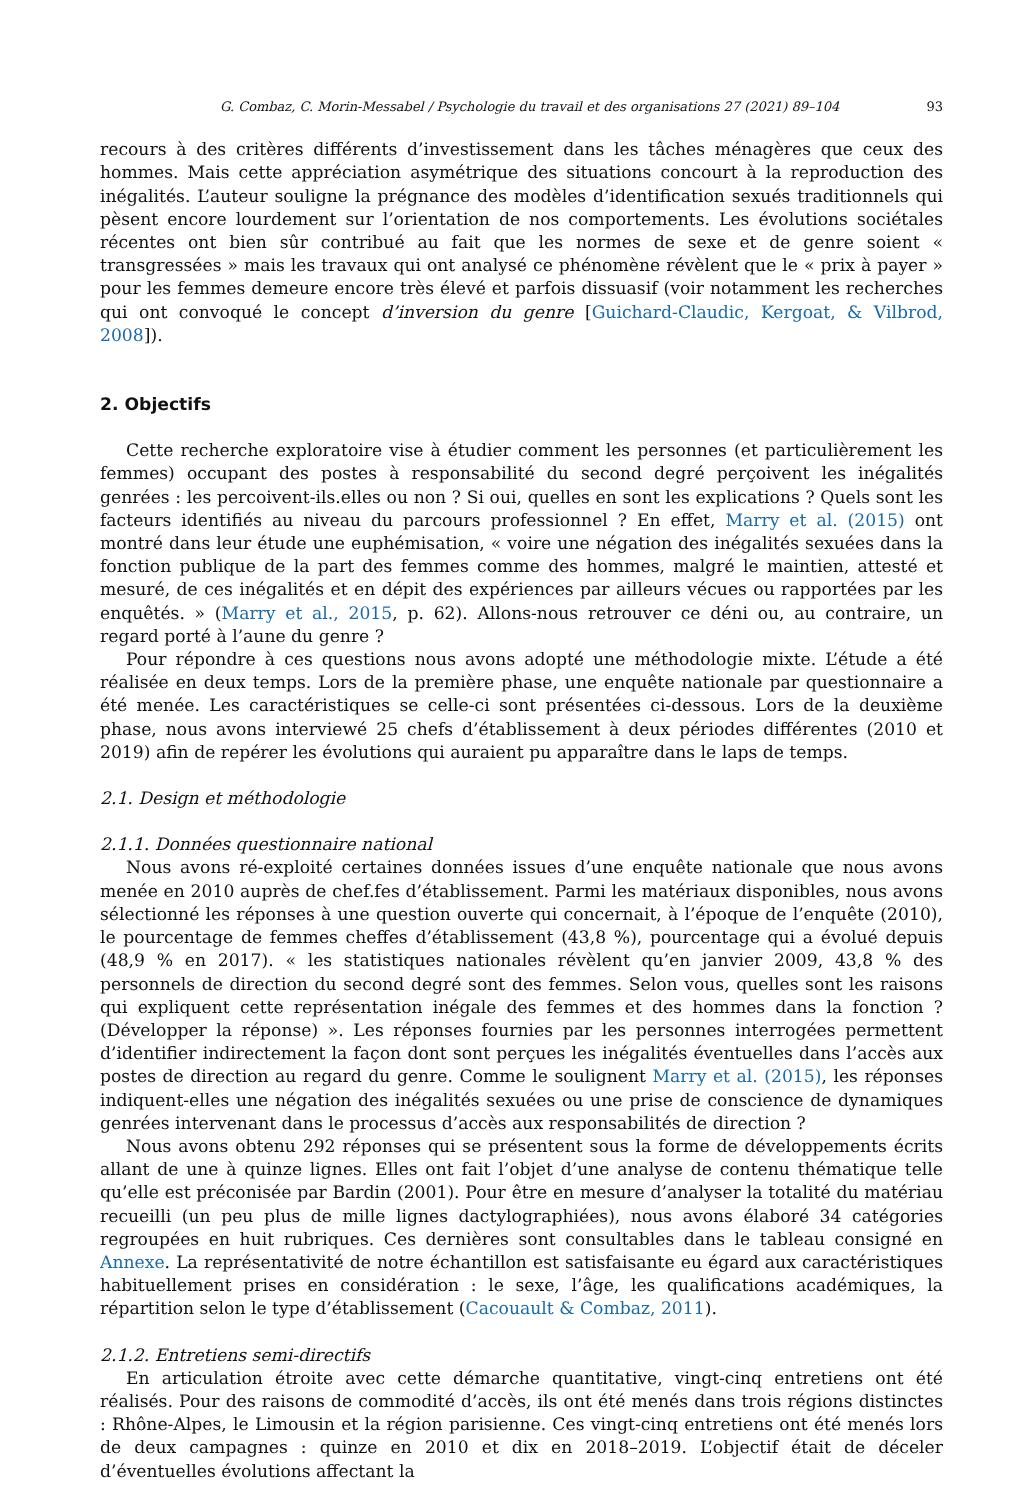G. Combaz, C. Morin-Messabel / Psychologie du travail et des organisations 27 (2021) 89–104 93
recours à des critères différents d’investissement dans les tâches ménagères que ceux des hommes. Mais cette appréciation asymétrique des situations concourt à la reproduction des inégalités. L’auteur souligne la prégnance des modèles d’identification sexués traditionnels qui pèsent encore lourdement sur l’orientation de nos comportements. Les évolutions sociétales récentes ont bien sûr contribué au fait que les normes de sexe et de genre soient « transgressées » mais les travaux qui ont analysé ce phénomène révèlent que le « prix à payer » pour les femmes demeure encore très élevé et parfois dissuasif (voir notamment les recherches qui ont convoqué le concept d’inversion du genre [Guichard-Claudic, Kergoat, & Vilbrod, 2008]).
2. Objectifs
Cette recherche exploratoire vise à étudier comment les personnes (et particulièrement les femmes) occupant des postes à responsabilité du second degré perçoivent les inégalités genrées : les percoivent-ils.elles ou non ? Si oui, quelles en sont les explications ? Quels sont les facteurs identifiés au niveau du parcours professionnel ? En effet, Marry et al. (2015) ont montré dans leur étude une euphémisation, « voire une négation des inégalités sexuées dans la fonction publique de la part des femmes comme des hommes, malgré le maintien, attesté et mesuré, de ces inégalités et en dépit des expériences par ailleurs vécues ou rapportées par les enquêtés. » (Marry et al., 2015, p. 62). Allons-nous retrouver ce déni ou, au contraire, un regard porté à l’aune du genre ?
Pour répondre à ces questions nous avons adopté une méthodologie mixte. L’étude a été réalisée en deux temps. Lors de la première phase, une enquête nationale par questionnaire a été menée. Les caractéristiques se celle-ci sont présentées ci-dessous. Lors de la deuxième phase, nous avons interviewé 25 chefs d’établissement à deux périodes différentes (2010 et 2019) afin de repérer les évolutions qui auraient pu apparaître dans le laps de temps.
2.1. Design et méthodologie
2.1.1. Données questionnaire national
Nous avons ré-exploité certaines données issues d’une enquête nationale que nous avons menée en 2010 auprès de chef.fes d’établissement. Parmi les matériaux disponibles, nous avons sélectionné les réponses à une question ouverte qui concernait, à l’époque de l’enquête (2010), le pourcentage de femmes cheffes d’établissement (43,8 %), pourcentage qui a évolué depuis (48,9 % en 2017). « les statistiques nationales révèlent qu’en janvier 2009, 43,8 % des personnels de direction du second degré sont des femmes. Selon vous, quelles sont les raisons qui expliquent cette représentation inégale des femmes et des hommes dans la fonction ? (Développer la réponse) ». Les réponses fournies par les personnes interrogées permettent d’identifier indirectement la façon dont sont perçues les inégalités éventuelles dans l’accès aux postes de direction au regard du genre. Comme le soulignent Marry et al. (2015), les réponses indiquent-elles une négation des inégalités sexuées ou une prise de conscience de dynamiques genrées intervenant dans le processus d’accès aux responsabilités de direction ?
Nous avons obtenu 292 réponses qui se présentent sous la forme de développements écrits allant de une à quinze lignes. Elles ont fait l’objet d’une analyse de contenu thématique telle qu’elle est préconisée par Bardin (2001). Pour être en mesure d’analyser la totalité du matériau recueilli (un peu plus de mille lignes dactylographiées), nous avons élaboré 34 catégories regroupées en huit rubriques. Ces dernières sont consultables dans le tableau consigné en Annexe. La représentativité de notre échantillon est satisfaisante eu égard aux caractéristiques habituellement prises en considération : le sexe, l’âge, les qualifications académiques, la répartition selon le type d’établissement (Cacouault & Combaz, 2011).
2.1.2. Entretiens semi-directifs
En articulation étroite avec cette démarche quantitative, vingt-cinq entretiens ont été réalisés. Pour des raisons de commodité d’accès, ils ont été menés dans trois régions distinctes : Rhône-Alpes, le Limousin et la région parisienne. Ces vingt-cinq entretiens ont été menés lors de deux campagnes : quinze en 2010 et dix en 2018–2019. L’objectif était de déceler d’éventuelles évolutions affectant la